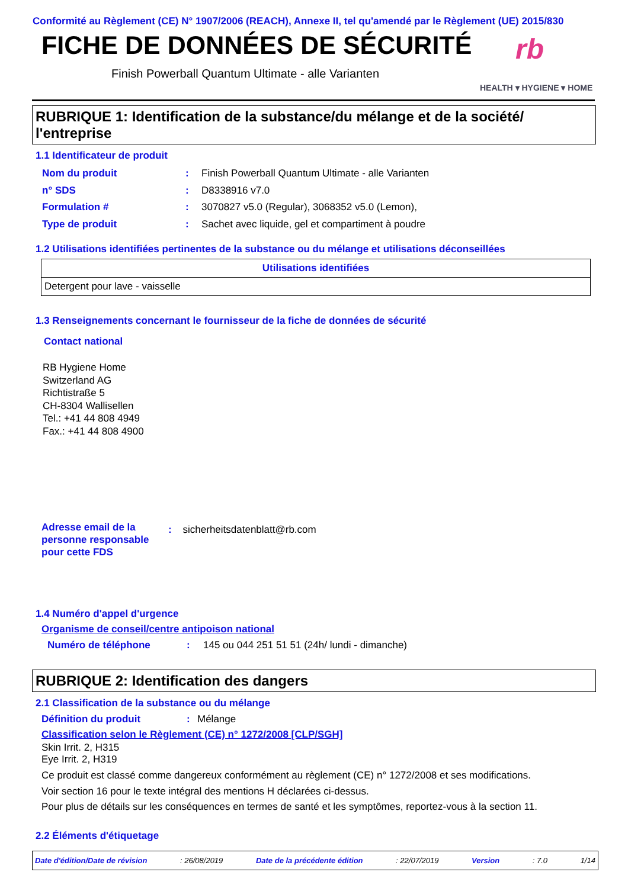Conformité au Règlement (CE) N° 1907/2006 (REACH), Annexe II, tel qu'amendé par le Règlement (UE) 2015/830
FICHE DE DONNÉES DE SÉCURITÉ rb
Finish Powerball Quantum Ultimate - alle Varianten
HEALTH ▾ HYGIENE ▾ HOME
RUBRIQUE 1: Identification de la substance/du mélange et de la société/ l'entreprise
1.1 Identificateur de produit
| Nom du produit | : | Finish Powerball Quantum Ultimate - alle Varianten |
| n° SDS | : | D8338916 v7.0 |
| Formulation # | : | 3070827 v5.0 (Regular), 3068352 v5.0 (Lemon), |
| Type de produit | : | Sachet avec liquide, gel et compartiment à poudre |
1.2 Utilisations identifiées pertinentes de la substance ou du mélange et utilisations déconseillées
| Utilisations identifiées |
| --- |
| Detergent pour lave - vaisselle |
1.3 Renseignements concernant le fournisseur de la fiche de données de sécurité
Contact national
RB Hygiene Home
Switzerland AG
Richtistraße 5
CH-8304 Wallisellen
Tel.: +41 44 808 4949
Fax.: +41 44 808 4900
Adresse email de la
personne responsable
pour cette FDS
: sicherheitsdatenblatt@rb.com
1.4 Numéro d'appel d'urgence
Organisme de conseil/centre antipoison national
Numéro de téléphone: 145 ou 044 251 51 51 (24h/ lundi - dimanche)
RUBRIQUE 2: Identification des dangers
2.1 Classification de la substance ou du mélange
Définition du produit: Mélange
Classification selon le Règlement (CE) n° 1272/2008 [CLP/SGH]
Skin Irrit. 2, H315
Eye Irrit. 2, H319
Ce produit est classé comme dangereux conformément au règlement (CE) n° 1272/2008 et ses modifications.
Voir section 16 pour le texte intégral des mentions H déclarées ci-dessus.
Pour plus de détails sur les conséquences en termes de santé et les symptômes, reportez-vous à la section 11.
2.2 Éléments d'étiquetage
Date d'édition/Date de révision: 26/08/2019 Date de la précédente édition: 22/07/2019 Version: 7.0 1/14